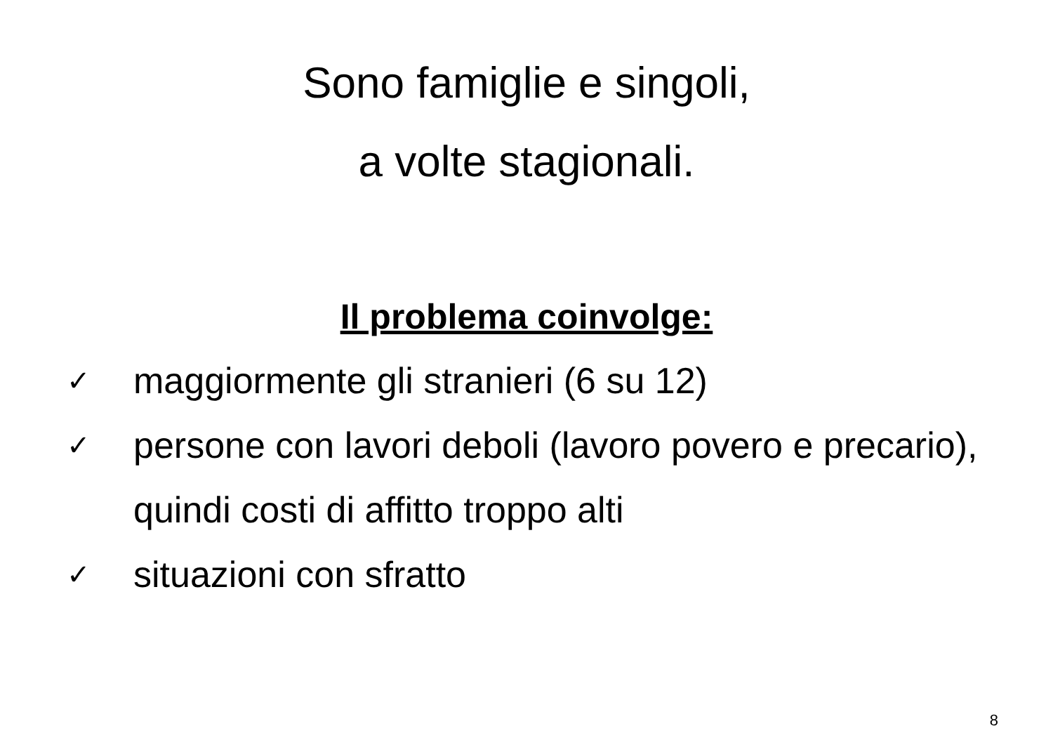Sono famiglie e singoli,
a volte stagionali.
Il problema coinvolge:
✓ maggiormente gli stranieri (6 su 12)
✓ persone con lavori deboli (lavoro povero e precario), quindi costi di affitto troppo alti
✓ situazioni con sfratto
8